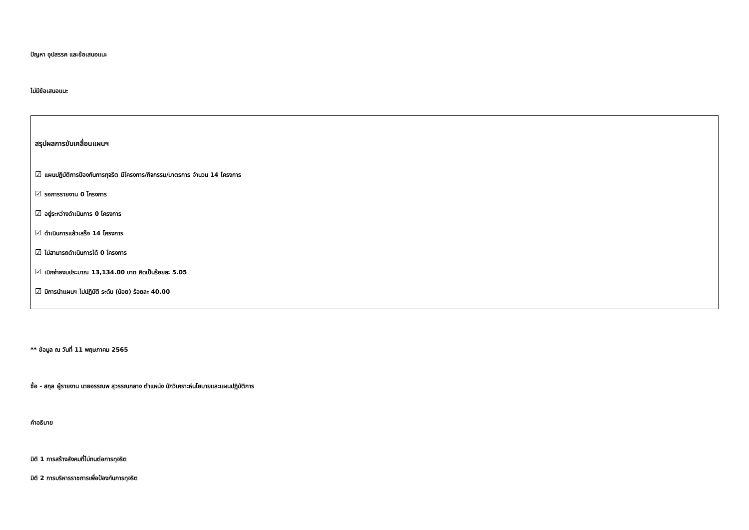ปัญหา อุปสรรค และข้อเสนอแนะ
ไม่มีข้อเสนอแนะ
สรุปผลการขับเคลื่อนแผนฯ
☑ แผนปฏิบัติการป้องกันการทุจริต มีโครงการ/กิจกรรม/มาตรการ จำนวน 14 โครงการ
☑ รอการรายงาน 0 โครงการ
☑ อยู่ระหว่างดำเนินการ 0 โครงการ
☑ ดำเนินการแล้วเสร็จ 14 โครงการ
☑ ไม่สามารถดำเนินการได้ 0 โครงการ
☑ เบิกจ่ายงบประมาณ 13,134.00 บาท คิดเป็นร้อยละ 5.05
☑ มีการนำแผนฯ ไปปฏิบัติ ระดับ (น้อย) ร้อยละ 40.00
** ข้อมูล ณ วันที่ 11 พฤษภาคม 2565
ชื่อ - สกุล ผู้รายงาน นายอรรณพ สุวรรณกลาง ตำแหน่ง นักวิเคราะห์นโยบายและแผนปฏิบัติการ
คำอธิบาย
มิติ 1 การสร้างสังคมที่ไม่ทนต่อการทุจริต
มิติ 2 การบริหารราชการเพื่อป้องกันการทุจริต